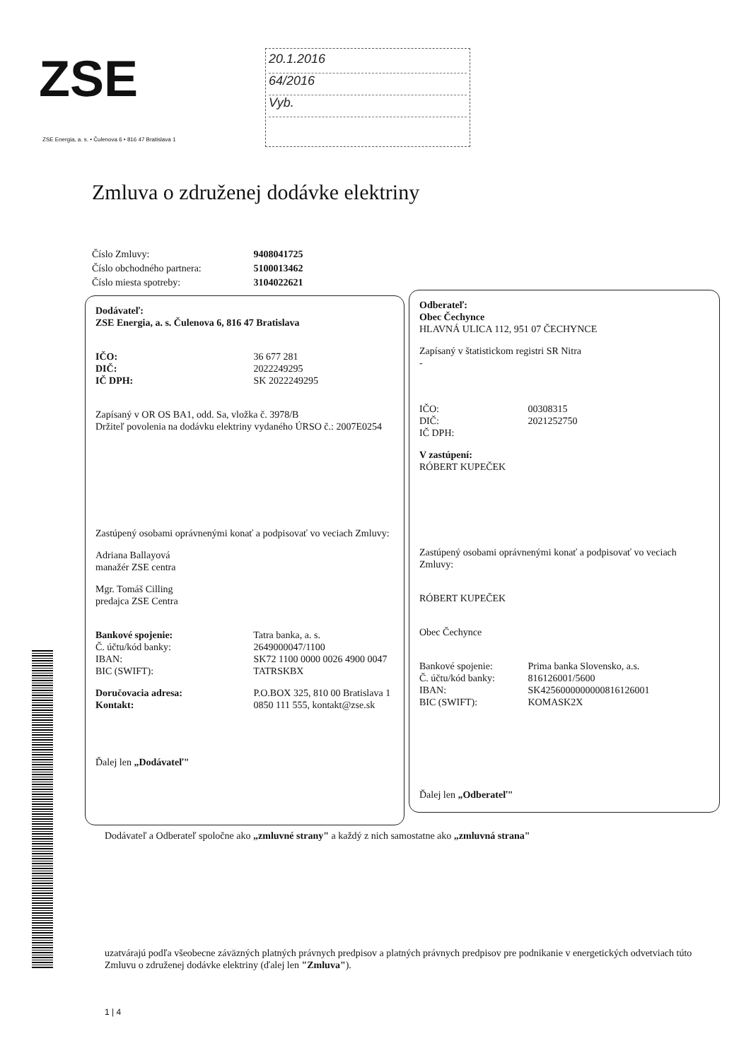ZSE
ZSE Energia, a. s. • Čulenova 6 • 816 47 Bratislava 1
20.1.2016
64/2016
Vyb.
Zmluva o združenej dodávke elektriny
Číslo Zmluvy: 9408041725
Číslo obchodného partnera: 5100013462
Číslo miesta spotreby: 3104022621
Dodávateľ:
ZSE Energia, a. s. Čulenova 6, 816 47 Bratislava
IČO: 36 677 281
DIČ: 2022249295
IČ DPH: SK 2022249295
Zapísaný v OR OS BA1, odd. Sa, vložka č. 3978/B
Držiteľ povolenia na dodávku elektriny vydaného ÚRSO č.: 2007E0254
Zastúpený osobami oprávnenými konať a podpisovať vo veciach Zmluvy:
Adriana Ballayová
manažér ZSE centra
Mgr. Tomáš Cilling
predajca ZSE Centra
Bankové spojenie: Tatra banka, a. s.
Č. účtu/kód banky: 2649000047/1100
IBAN: SK72 1100 0000 0026 4900 0047
BIC (SWIFT): TATRSKBX
Doručovacia adresa: P.O.BOX 325, 810 00 Bratislava 1
Kontakt: 0850 111 555, kontakt@zse.sk
Ďalej len „Dodávateľ"
Odberateľ:
Obec Čechynce
HLAVNÁ ULICA 112, 951 07 ČECHYNCE
Zapísaný v štatistickom registri SR Nitra
-
IČO: 00308315
DIČ: 2021252750
IČ DPH:
V zastúpení:
RÓBERT KUPEČEK
Zastúpený osobami oprávnenými konať a podpisovať vo veciach Zmluvy:
RÓBERT KUPEČEK
Obec Čechynce
Bankové spojenie: Prima banka Slovensko, a.s.
Č. účtu/kód banky: 816126001/5600
IBAN: SK4256000000000816126001
BIC (SWIFT): KOMASK2X
Ďalej len „Odberateľ"
Dodávateľ a Odberateľ spoločne ako „zmluvné strany" a každý z nich samostatne ako „zmluvná strana"
uzatvárajú podľa všeobecne záväzných platných právnych predpisov a platných právnych predpisov pre podnikanie v energetických odvetviach túto Zmluvu o združenej dodávke elektriny (ďalej len "Zmluva").
1 | 4